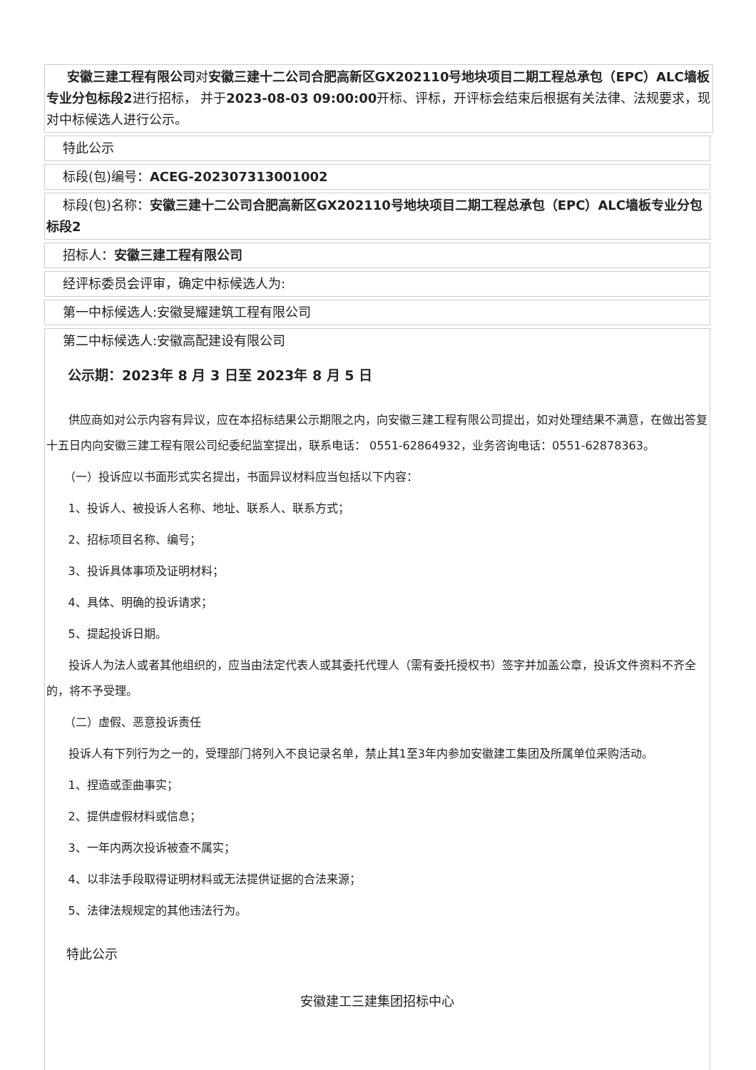安徽三建工程有限公司对安徽三建十二公司合肥高新区GX202110号地块项目二期工程总承包（EPC）ALC墙板专业分包标段2进行招标， 并于2023-08-03 09:00:00开标、评标，开评标会结束后根据有关法律、法规要求，现对中标候选人进行公示。
特此公示
标段(包)编号：ACEG-202307313001002
标段(包)名称：安徽三建十二公司合肥高新区GX202110号地块项目二期工程总承包（EPC）ALC墙板专业分包标段2
招标人：安徽三建工程有限公司
经评标委员会评审，确定中标候选人为:
第一中标候选人:安徽旻耀建筑工程有限公司
第二中标候选人:安徽高配建设有限公司
公示期：2023年 8 月 3 日至 2023年 8 月 5 日
供应商如对公示内容有异议，应在本招标结果公示期限之内，向安徽三建工程有限公司提出，如对处理结果不满意，在做出答复十五日内向安徽三建工程有限公司纪委纪监室提出，联系电话： 0551-62864932，业务咨询电话：0551-62878363。
（一）投诉应以书面形式实名提出，书面异议材料应当包括以下内容：
1、投诉人、被投诉人名称、地址、联系人、联系方式；
2、招标项目名称、编号；
3、投诉具体事项及证明材料；
4、具体、明确的投诉请求；
5、提起投诉日期。
投诉人为法人或者其他组织的，应当由法定代表人或其委托代理人（需有委托授权书）签字并加盖公章，投诉文件资料不齐全的，将不予受理。
（二）虚假、恶意投诉责任
投诉人有下列行为之一的，受理部门将列入不良记录名单，禁止其1至3年内参加安徽建工集团及所属单位采购活动。
1、捏造或歪曲事实；
2、提供虚假材料或信息；
3、一年内两次投诉被查不属实；
4、以非法手段取得证明材料或无法提供证据的合法来源；
5、法律法规规定的其他违法行为。
特此公示
安徽建工三建集团招标中心